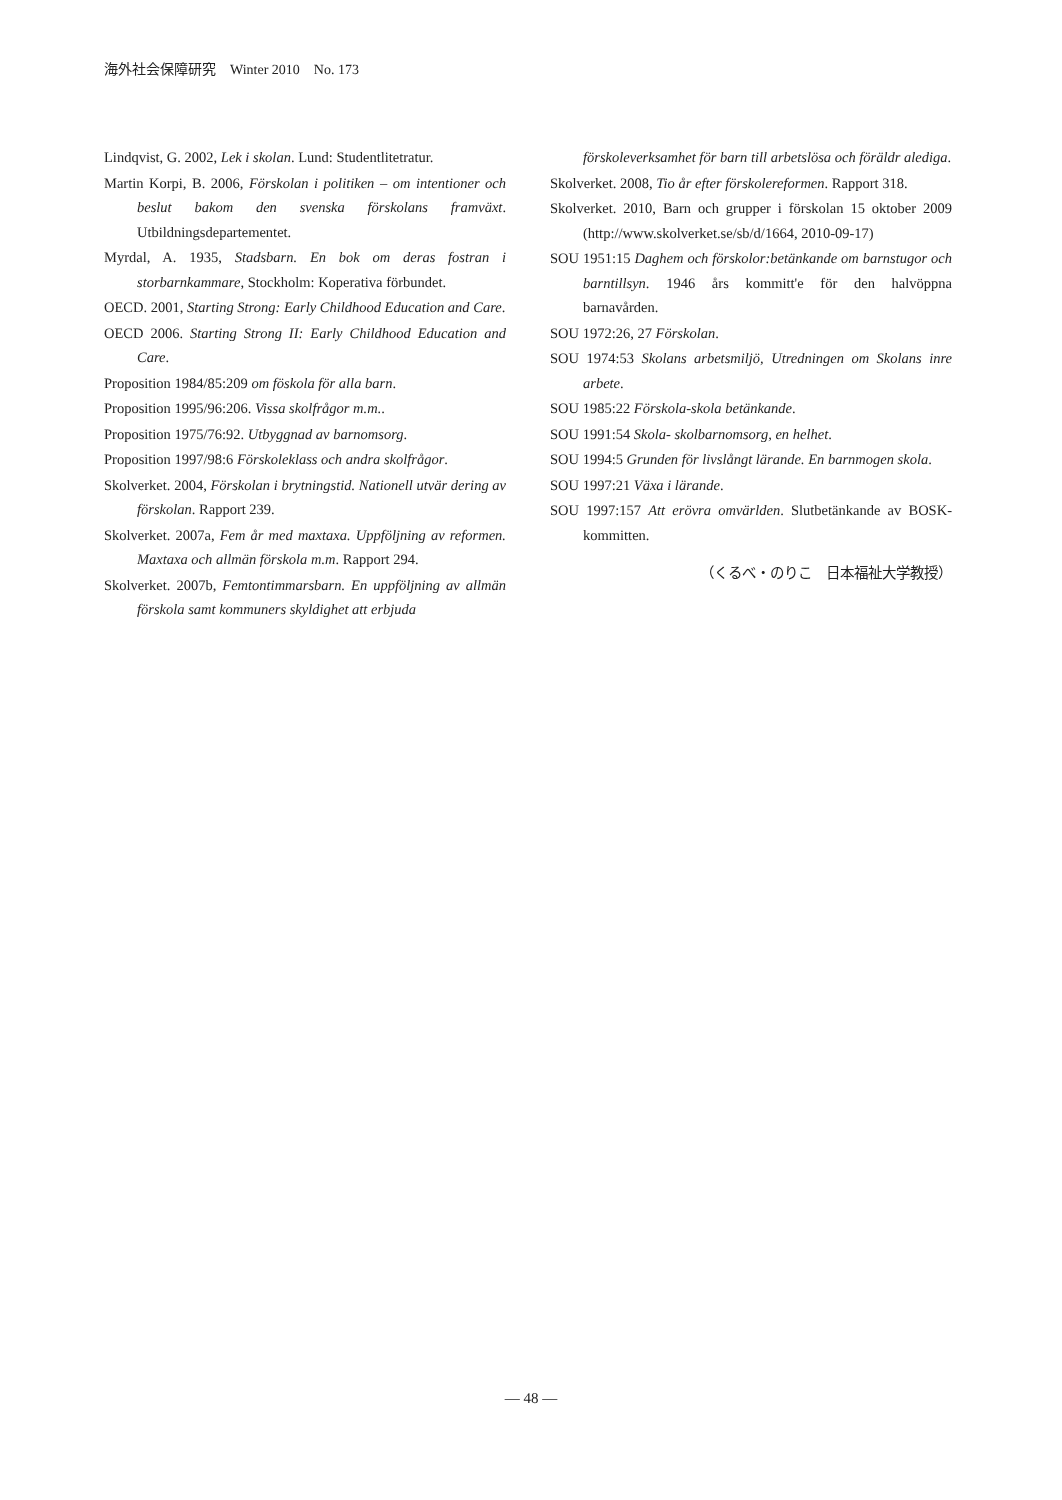海外社会保障研究　Winter 2010　No. 173
Lindqvist, G. 2002, Lek i skolan. Lund: Studentlitetratur.
Martin Korpi, B. 2006, Förskolan i politiken – om intentioner och beslut bakom den svenska förskolans framväxt. Utbildningsdepartementet.
Myrdal, A. 1935, Stadsbarn. En bok om deras fostran i storbarnkammare, Stockholm: Koperativa förbundet.
OECD. 2001, Starting Strong: Early Childhood Education and Care.
OECD 2006. Starting Strong II: Early Childhood Education and Care.
Proposition 1984/85:209 om föskola för alla barn.
Proposition 1995/96:206. Vissa skolfrågor m.m..
Proposition 1975/76:92. Utbyggnad av barnomsorg.
Proposition 1997/98:6 Förskoleklass och andra skolfrågor.
Skolverket. 2004, Förskolan i brytningstid. Nationell utvär dering av förskolan. Rapport 239.
Skolverket. 2007a, Fem år med maxtaxa. Uppföljning av reformen. Maxtaxa och allmän förskola m.m. Rapport 294.
Skolverket. 2007b, Femtontimmarsbarn. En uppföljning av allmän förskola samt kommuners skyldighet att erbjuda
förskoleverksamhet för barn till arbetslösa och föräldr alediga.
Skolverket. 2008, Tio år efter förskolereformen. Rapport 318.
Skolverket. 2010, Barn och grupper i förskolan 15 oktober 2009 (http://www.skolverket.se/sb/d/1664, 2010-09-17)
SOU 1951:15 Daghem och förskolor:betänkande om barnstugor och barntillsyn. 1946 års kommitt'e för den halvöppna barnavården.
SOU 1972:26, 27 Förskolan.
SOU 1974:53 Skolans arbetsmiljö, Utredningen om Skolans inre arbete.
SOU 1985:22 Förskola-skola betänkande.
SOU 1991:54 Skola- skolbarnomsorg, en helhet.
SOU 1994:5 Grunden för livslångt lärande. En barnmogen skola.
SOU 1997:21 Växa i lärande.
SOU 1997:157 Att erövra omvärlden. Slutbetänkande av BOSK-kommitten.
（くるべ・のりこ　日本福祉大学教授）
— 48 —